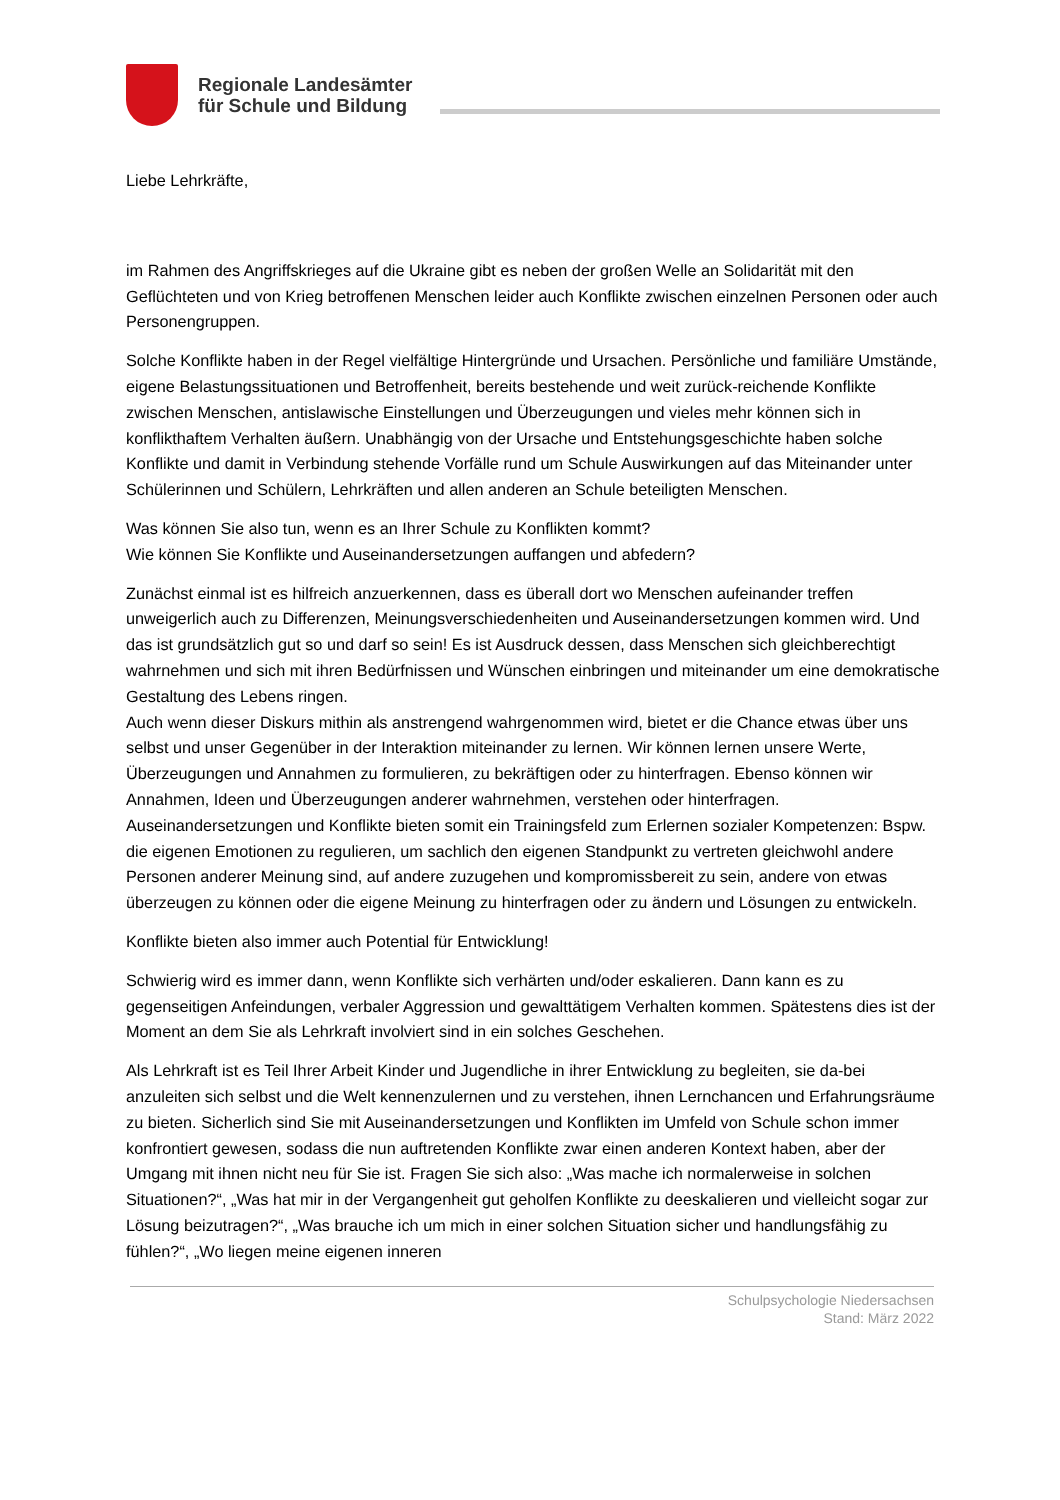Regionale Landesämter
für Schule und Bildung
Liebe Lehrkräfte,
im Rahmen des Angriffskrieges auf die Ukraine gibt es neben der großen Welle an Solidarität mit den Geflüchteten und von Krieg betroffenen Menschen leider auch Konflikte zwischen einzelnen Personen oder auch Personengruppen.
Solche Konflikte haben in der Regel vielfältige Hintergründe und Ursachen. Persönliche und familiäre Umstände, eigene Belastungssituationen und Betroffenheit, bereits bestehende und weit zurück-reichende Konflikte zwischen Menschen, antislawische Einstellungen und Überzeugungen und vieles mehr können sich in konflikthaftem Verhalten äußern. Unabhängig von der Ursache und Entstehungsgeschichte haben solche Konflikte und damit in Verbindung stehende Vorfälle rund um Schule Auswirkungen auf das Miteinander unter Schülerinnen und Schülern, Lehrkräften und allen anderen an Schule beteiligten Menschen.
Was können Sie also tun, wenn es an Ihrer Schule zu Konflikten kommt?
Wie können Sie Konflikte und Auseinandersetzungen auffangen und abfedern?
Zunächst einmal ist es hilfreich anzuerkennen, dass es überall dort wo Menschen aufeinander treffen unweigerlich auch zu Differenzen, Meinungsverschiedenheiten und Auseinandersetzungen kommen wird. Und das ist grundsätzlich gut so und darf so sein! Es ist Ausdruck dessen, dass Menschen sich gleichberechtigt wahrnehmen und sich mit ihren Bedürfnissen und Wünschen einbringen und miteinander um eine demokratische Gestaltung des Lebens ringen.
Auch wenn dieser Diskurs mithin als anstrengend wahrgenommen wird, bietet er die Chance etwas über uns selbst und unser Gegenüber in der Interaktion miteinander zu lernen. Wir können lernen unsere Werte, Überzeugungen und Annahmen zu formulieren, zu bekräftigen oder zu hinterfragen. Ebenso können wir Annahmen, Ideen und Überzeugungen anderer wahrnehmen, verstehen oder hinterfragen.
Auseinandersetzungen und Konflikte bieten somit ein Trainingsfeld zum Erlernen sozialer Kompetenzen: Bspw. die eigenen Emotionen zu regulieren, um sachlich den eigenen Standpunkt zu vertreten gleichwohl andere Personen anderer Meinung sind, auf andere zuzugehen und kompromissbereit zu sein, andere von etwas überzeugen zu können oder die eigene Meinung zu hinterfragen oder zu ändern und Lösungen zu entwickeln.
Konflikte bieten also immer auch Potential für Entwicklung!
Schwierig wird es immer dann, wenn Konflikte sich verhärten und/oder eskalieren. Dann kann es zu gegenseitigen Anfeindungen, verbaler Aggression und gewalttätigem Verhalten kommen. Spätestens dies ist der Moment an dem Sie als Lehrkraft involviert sind in ein solches Geschehen.
Als Lehrkraft ist es Teil Ihrer Arbeit Kinder und Jugendliche in ihrer Entwicklung zu begleiten, sie da-bei anzuleiten sich selbst und die Welt kennenzulernen und zu verstehen, ihnen Lernchancen und Erfahrungsräume zu bieten. Sicherlich sind Sie mit Auseinandersetzungen und Konflikten im Umfeld von Schule schon immer konfrontiert gewesen, sodass die nun auftretenden Konflikte zwar einen anderen Kontext haben, aber der Umgang mit ihnen nicht neu für Sie ist. Fragen Sie sich also: „Was mache ich normalerweise in solchen Situationen?“, „Was hat mir in der Vergangenheit gut geholfen Konflikte zu deeskalieren und vielleicht sogar zur Lösung beizutragen?“, „Was brauche ich um mich in einer solchen Situation sicher und handlungsfähig zu fühlen?“, „Wo liegen meine eigenen inneren
Schulpsychologie Niedersachsen
Stand: März 2022